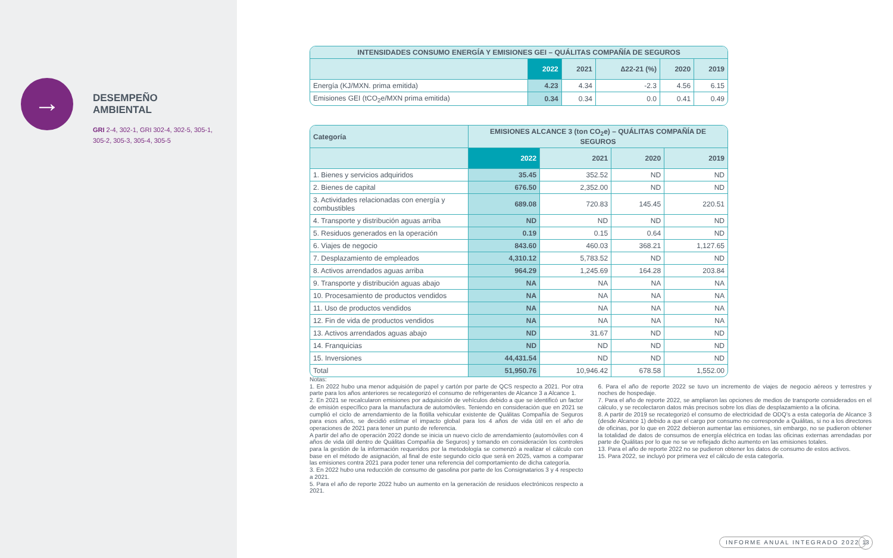→
DESEMPEÑO
AMBIENTAL
GRI 2-4, 302-1, GRI 302-4, 302-5, 305-1, 305-2, 305-3, 305-4, 305-5
| INTENSIDADES CONSUMO ENERGÍA Y EMISIONES GEI – QUÁLITAS COMPAÑÍA DE SEGUROS | | | | | |
| --- | --- | --- | --- | --- | --- |
| | 2022 | 2021 | ∆22-21 (%) | 2020 | 2019 |
| Energía (KJ/MXN. prima emitida) | 4.23 | 4.34 | -2.3 | 4.56 | 6.15 |
| Emisiones GEI (tCO<sub>2</sub>e/MXN prima emitida) | 0.34 | 0.34 | 0.0 | 0.41 | 0.49 |
| Categoría | EMISIONES ALCANCE 3 (ton CO<sub>2</sub>e) – QUÁLITAS COMPAÑÍA DE SEGUROS | | | |
| --- | --- | --- | --- | --- |
| | 2022 | 2021 | 2020 | 2019 |
| 1. Bienes y servicios adquiridos | 35.45 | 352.52 | ND | ND |
| 2. Bienes de capital | 676.50 | 2,352.00 | ND | ND |
| 3. Actividades relacionadas con energía y combustibles | 689.08 | 720.83 | 145.45 | 220.51 |
| 4. Transporte y distribución aguas arriba | ND | ND | ND | ND |
| 5. Residuos generados en la operación | 0.19 | 0.15 | 0.64 | ND |
| 6. Viajes de negocio | 843.60 | 460.03 | 368.21 | 1,127.65 |
| 7. Desplazamiento de empleados | 4,310.12 | 5,783.52 | ND | ND |
| 8. Activos arrendados aguas arriba | 964.29 | 1,245.69 | 164.28 | 203.84 |
| 9. Transporte y distribución aguas abajo | NA | NA | NA | NA |
| 10. Procesamiento de productos vendidos | NA | NA | NA | NA |
| 11. Uso de productos vendidos | NA | NA | NA | NA |
| 12. Fin de vida de productos vendidos | NA | NA | NA | NA |
| 13. Activos arrendados aguas abajo | ND | 31.67 | ND | ND |
| 14. Franquicias | ND | ND | ND | ND |
| 15. Inversiones | 44,431.54 | ND | ND | ND |
| Total | 51,950.76 | 10,946.42 | 678.58 | 1,552.00 |
Notas:
1. En 2022 hubo una menor adquisión de papel y cartón por parte de QCS respecto a 2021. Por otra parte para los años anteriores se recategorizó el consumo de refrigerantes de Alcance 3 a Alcance 1.
2. En 2021 se recalcularon emisiones por adquisición de vehículos debido a que se identificó un factor de emisión específico para la manufactura de automóviles. Teniendo en consideración que en 2021 se cumplió el ciclo de arrendamiento de la flotilla vehicular existente de Quálitas Compañía de Seguros para esos años, se decidió estimar el impacto global para los 4 años de vida útil en el año de operaciones de 2021 para tener un punto de referencia.
A partir del año de operación 2022 donde se inicia un nuevo ciclo de arrendamiento (automóviles con 4 años de vida útil dentro de Quálitas Compañía de Seguros) y tomando en consideración los controles para la gestión de la información requeridos por la metodología se comenzó a realizar el cálculo con base en el método de asignación, al final de este segundo ciclo que será en 2025, vamos a comparar las emisiones contra 2021 para poder tener una referencia del comportamiento de dicha categoría.
3. En 2022 hubo una reducción de consumo de gasolina por parte de los Consignatarios 3 y 4 respecto a 2021.
5. Para el año de reporte 2022 hubo un aumento en la generación de residuos electrónicos respecto a 2021.
6. Para el año de reporte 2022 se tuvo un incremento de viajes de negocio aéreos y terrestres y noches de hospedaje.
7. Para el año de reporte 2022, se ampliaron las opciones de medios de transporte considerados en el cálculo, y se recolectaron datos más precisos sobre los días de desplazamiento a la oficina.
8. A partir de 2019 se recategorizó el consumo de electricidad de ODQ’s a esta categoría de Alcance 3 (desde Alcance 1) debido a que el cargo por consumo no corresponde a Quálitas, si no a los directores de oficinas, por lo que en 2022 debieron aumentar las emisiones, sin embargo, no se pudieron obtener la totalidad de datos de consumos de energía eléctrica en todas las oficinas externas arrendadas por parte de Quálitas por lo que no se ve reflejado dicho aumento en las emisiones totales.
13. Para el año de reporte 2022 no se pudieron obtener los datos de consumo de estos activos.
15. Para 2022, se incluyó por primera vez el cálculo de esta categoría.
INFORME ANUAL INTEGRADO 2022 13